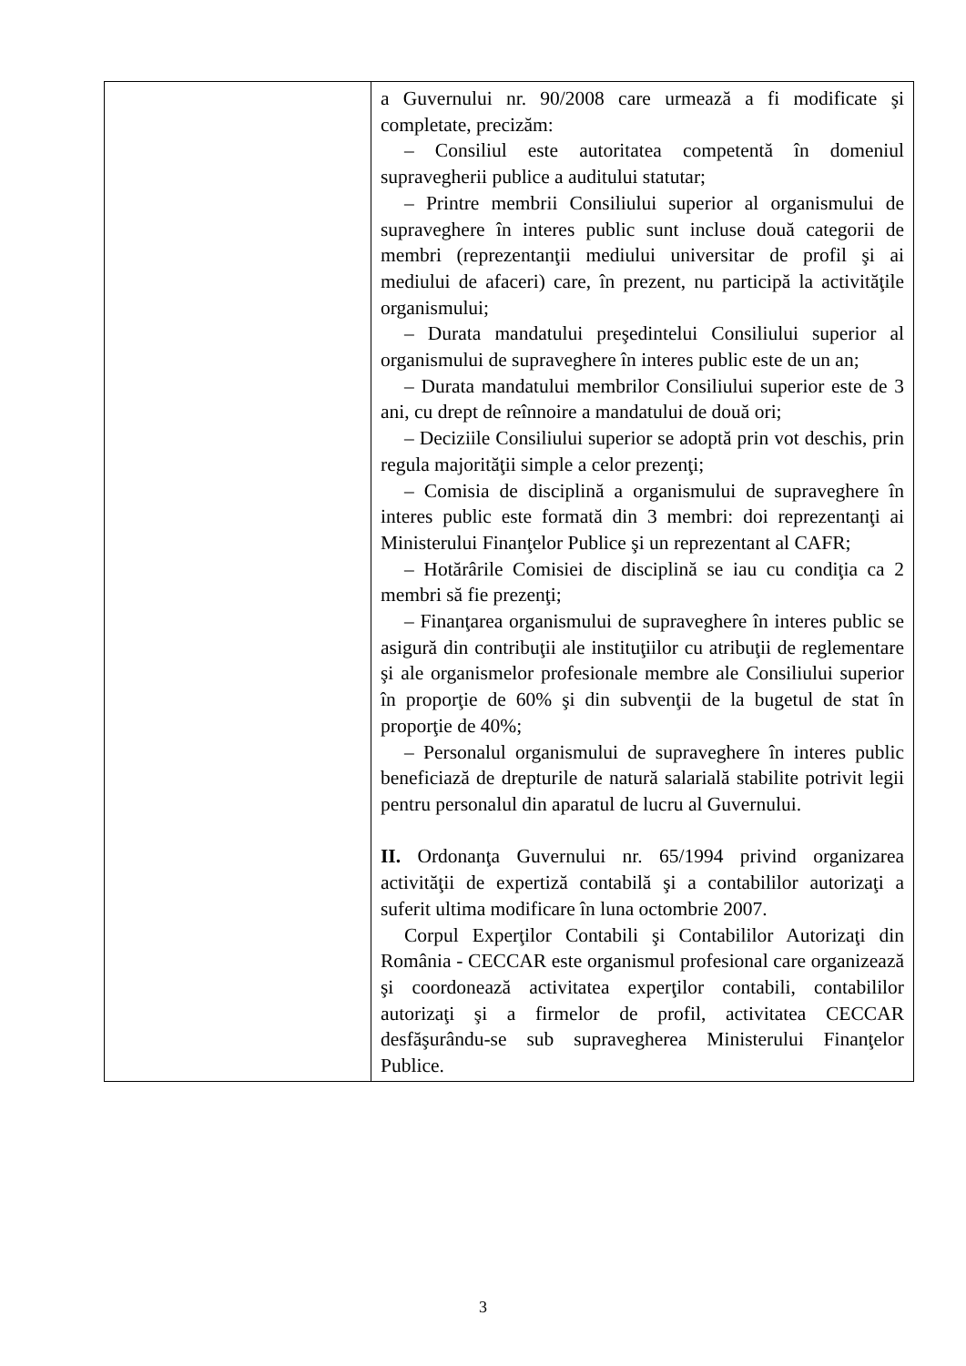| | a Guvernului nr. 90/2008 care urmează a fi modificate şi completate, precizăm: – Consiliul este autoritatea competentă în domeniul supravegherii publice a auditului statutar; – Printre membrii Consiliului superior al organismului de supraveghere în interes public sunt incluse două categorii de membri (reprezentanţii mediului universitar de profil şi ai mediului de afaceri) care, în prezent, nu participă la activităţile organismului; – Durata mandatului preşedintelui Consiliului superior al organismului de supraveghere în interes public este de un an; – Durata mandatului membrilor Consiliului superior este de 3 ani, cu drept de reînnoire a mandatului de două ori; – Deciziile Consiliului superior se adoptă prin vot deschis, prin regula majorităţii simple a celor prezenţi; – Comisia de disciplină a organismului de supraveghere în interes public este formată din 3 membri: doi reprezentanţi ai Ministerului Finanţelor Publice şi un reprezentant al CAFR; – Hotărârile Comisiei de disciplină se iau cu condiţia ca 2 membri să fie prezenţi; – Finanţarea organismului de supraveghere în interes public se asigură din contribuţii ale instituţiilor cu atribuţii de reglementare şi ale organismelor profesionale membre ale Consiliului superior în proporţie de 60% şi din subvenţii de la bugetul de stat în proporţie de 40%; – Personalul organismului de supraveghere în interes public beneficiază de drepturile de natură salarială stabilite potrivit legii pentru personalul din aparatul de lucru al Guvernului. II. Ordonanţa Guvernului nr. 65/1994 privind organizarea activităţii de expertiză contabilă şi a contabililor autorizaţi a suferit ultima modificare în luna octombrie 2007. Corpul Experţilor Contabili şi Contabililor Autorizaţi din România - CECCAR este organismul profesional care organizează şi coordonează activitatea experţilor contabili, contabililor autorizaţi şi a firmelor de profil, activitatea CECCAR desfăşurându-se sub supravegherea Ministerului Finanţelor Publice. |
3